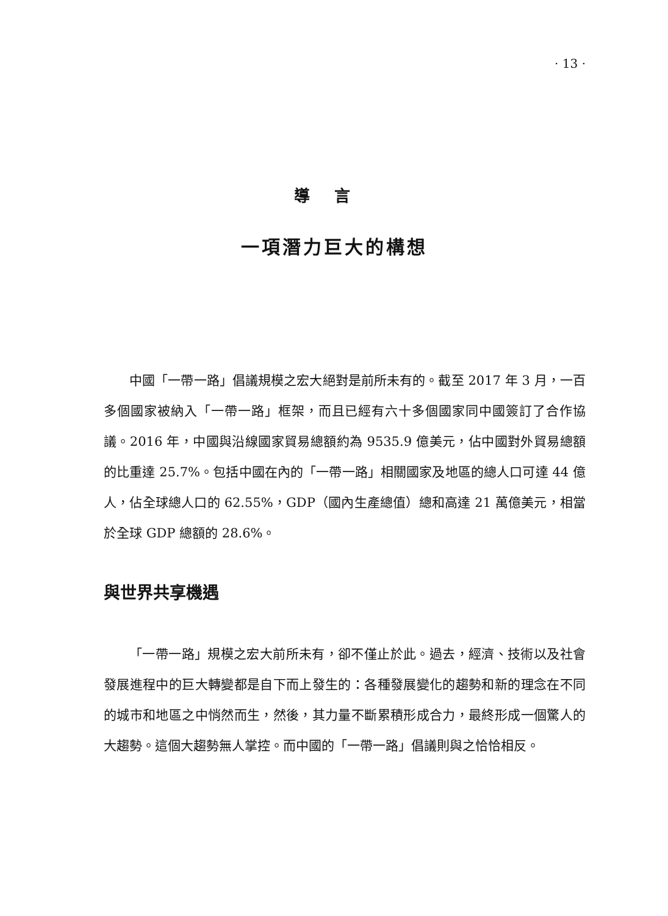· 13 ·
導言
一項潛力巨大的構想
中國「一帶一路」倡議規模之宏大絕對是前所未有的。截至 2017 年 3 月，一百多個國家被納入「一帶一路」框架，而且已經有六十多個國家同中國簽訂了合作協議。2016 年，中國與沿線國家貿易總額約為 9535.9 億美元，佔中國對外貿易總額的比重達 25.7%。包括中國在內的「一帶一路」相關國家及地區的總人口可達 44 億人，佔全球總人口的 62.55%，GDP（國內生產總值）總和高達 21 萬億美元，相當於全球 GDP 總額的 28.6%。
與世界共享機遇
「一帶一路」規模之宏大前所未有，卻不僅止於此。過去，經濟、技術以及社會發展進程中的巨大轉變都是自下而上發生的：各種發展變化的趨勢和新的理念在不同的城市和地區之中悄然而生，然後，其力量不斷累積形成合力，最終形成一個驚人的大趨勢。這個大趨勢無人掌控。而中國的「一帶一路」倡議則與之恰恰相反。